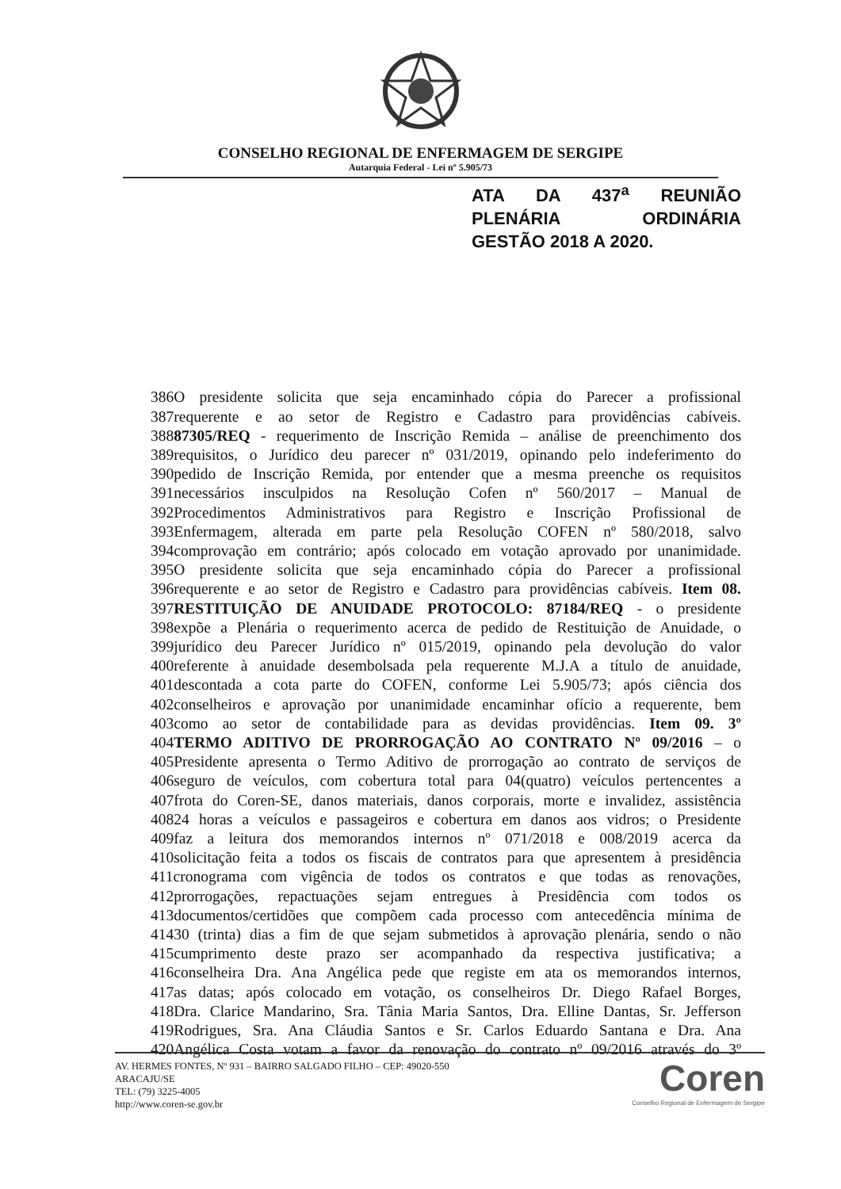CONSELHO REGIONAL DE ENFERMAGEM DE SERGIPE
Autarquia Federal - Lei nº 5.905/73
ATA DA 437<sup>a</sup> REUNIÃO PLENÁRIA ORDINÁRIA
GESTÃO 2018 A 2020.
386O presidente solicita que seja encaminhado cópia do Parecer a profissional
387requerente e ao setor de Registro e Cadastro para providências cabíveis.
38887305/REQ - requerimento de Inscrição Remida – análise de preenchimento dos
389requisitos, o Jurídico deu parecer nº 031/2019, opinando pelo indeferimento do
390pedido de Inscrição Remida, por entender que a mesma preenche os requisitos
391necessários insculpidos na Resolução Cofen nº 560/2017 – Manual de
392Procedimentos Administrativos para Registro e Inscrição Profissional de
393Enfermagem, alterada em parte pela Resolução COFEN nº 580/2018, salvo
394comprovação em contrário; após colocado em votação aprovado por unanimidade.
395O presidente solicita que seja encaminhado cópia do Parecer a profissional
396requerente e ao setor de Registro e Cadastro para providências cabíveis. Item 08.
397RESTITUIÇÃO DE ANUIDADE PROTOCOLO: 87184/REQ - o presidente
398expõe a Plenária o requerimento acerca de pedido de Restituição de Anuidade, o
399jurídico deu Parecer Jurídico nº 015/2019, opinando pela devolução do valor
400referente à anuidade desembolsada pela requerente M.J.A a título de anuidade,
401descontada a cota parte do COFEN, conforme Lei 5.905/73; após ciência dos
402conselheiros e aprovação por unanimidade encaminhar ofício a requerente, bem
403como ao setor de contabilidade para as devidas providências. Item 09. 3º
404TERMO ADITIVO DE PRORROGAÇÃO AO CONTRATO Nº 09/2016 – o
405Presidente apresenta o Termo Aditivo de prorrogação ao contrato de serviços de
406seguro de veículos, com cobertura total para 04(quatro) veículos pertencentes a
407frota do Coren-SE, danos materiais, danos corporais, morte e invalidez, assistência
40824 horas a veículos e passageiros e cobertura em danos aos vidros; o Presidente
409faz a leitura dos memorandos internos nº 071/2018 e 008/2019 acerca da
410solicitação feita a todos os fiscais de contratos para que apresentem à presidência
411cronograma com vigência de todos os contratos e que todas as renovações,
412prorrogações, repactuações sejam entregues à Presidência com todos os
413documentos/certidões que compõem cada processo com antecedência mínima de
41430 (trinta) dias a fim de que sejam submetidos à aprovação plenária, sendo o não
415cumprimento deste prazo ser acompanhado da respectiva justificativa; a
416conselheira Dra. Ana Angélica pede que registe em ata os memorandos internos,
417as datas; após colocado em votação, os conselheiros Dr. Diego Rafael Borges,
418Dra. Clarice Mandarino, Sra. Tânia Maria Santos, Dra. Elline Dantas, Sr. Jefferson
419Rodrigues, Sra. Ana Cláudia Santos e Sr. Carlos Eduardo Santana e Dra. Ana
420Angélica Costa votam a favor da renovação do contrato nº 09/2016 através do 3º
AV. HERMES FONTES, Nº 931 – BAIRRO SALGADO FILHO – CEP: 49020-550
ARACAJU/SE
TEL: (79) 3225-4005
http://www.coren-se.gov.br
Coren
Conselho Regional de Enfermagem de Sergipe